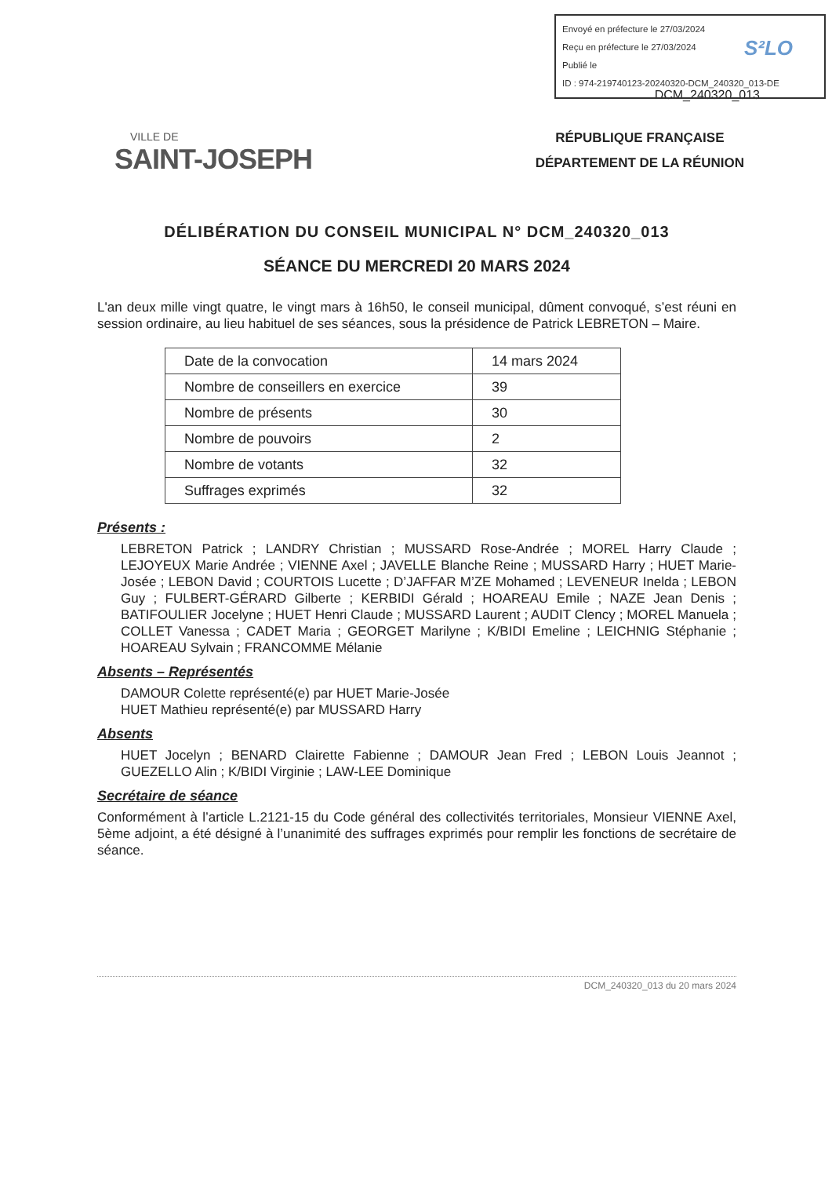Envoyé en préfecture le 27/03/2024
Reçu en préfecture le 27/03/2024
Publié le
ID : 974-219740123-20240320-DCM_240320_013-DE
S²LO
DCM_240320_013
VILLE DE
SAINT-JOSEPH
RÉPUBLIQUE FRANÇAISE
DÉPARTEMENT DE LA RÉUNION
DÉLIBÉRATION DU CONSEIL MUNICIPAL N° DCM_240320_013
SÉANCE DU MERCREDI 20 MARS 2024
L'an deux mille vingt quatre, le vingt mars à 16h50, le conseil municipal, dûment convoqué, s’est réuni en session ordinaire, au lieu habituel de ses séances, sous la présidence de Patrick LEBRETON – Maire.
| Date de la convocation | 14 mars 2024 |
| Nombre de conseillers en exercice | 39 |
| Nombre de présents | 30 |
| Nombre de pouvoirs | 2 |
| Nombre de votants | 32 |
| Suffrages exprimés | 32 |
Présents :
LEBRETON Patrick ; LANDRY Christian ; MUSSARD Rose-Andrée ; MOREL Harry Claude ; LEJOYEUX Marie Andrée ; VIENNE Axel ; JAVELLE Blanche Reine ; MUSSARD Harry ; HUET Marie-Josée ; LEBON David ; COURTOIS Lucette ; D’JAFFAR M’ZE Mohamed ; LEVENEUR Inelda ; LEBON Guy ; FULBERT-GÉRARD Gilberte ; KERBIDI Gérald ; HOAREAU Emile ; NAZE Jean Denis ; BATIFOULIER Jocelyne ; HUET Henri Claude ; MUSSARD Laurent ; AUDIT Clency ; MOREL Manuela ; COLLET Vanessa ; CADET Maria ; GEORGET Marilyne ; K/BIDI Emeline ; LEICHNIG Stéphanie ; HOAREAU Sylvain ; FRANCOMME Mélanie
Absents – Représentés
DAMOUR Colette représenté(e) par HUET Marie-Josée
HUET Mathieu représenté(e) par MUSSARD Harry
Absents
HUET Jocelyn ; BENARD Clairette Fabienne ; DAMOUR Jean Fred ; LEBON Louis Jeannot ; GUEZELLO Alin ; K/BIDI Virginie ; LAW-LEE Dominique
Secrétaire de séance
Conformément à l’article L.2121-15 du Code général des collectivités territoriales, Monsieur VIENNE Axel, 5ème adjoint, a été désigné à l’unanimité des suffrages exprimés pour remplir les fonctions de secrétaire de séance.
DCM_240320_013 du 20 mars 2024